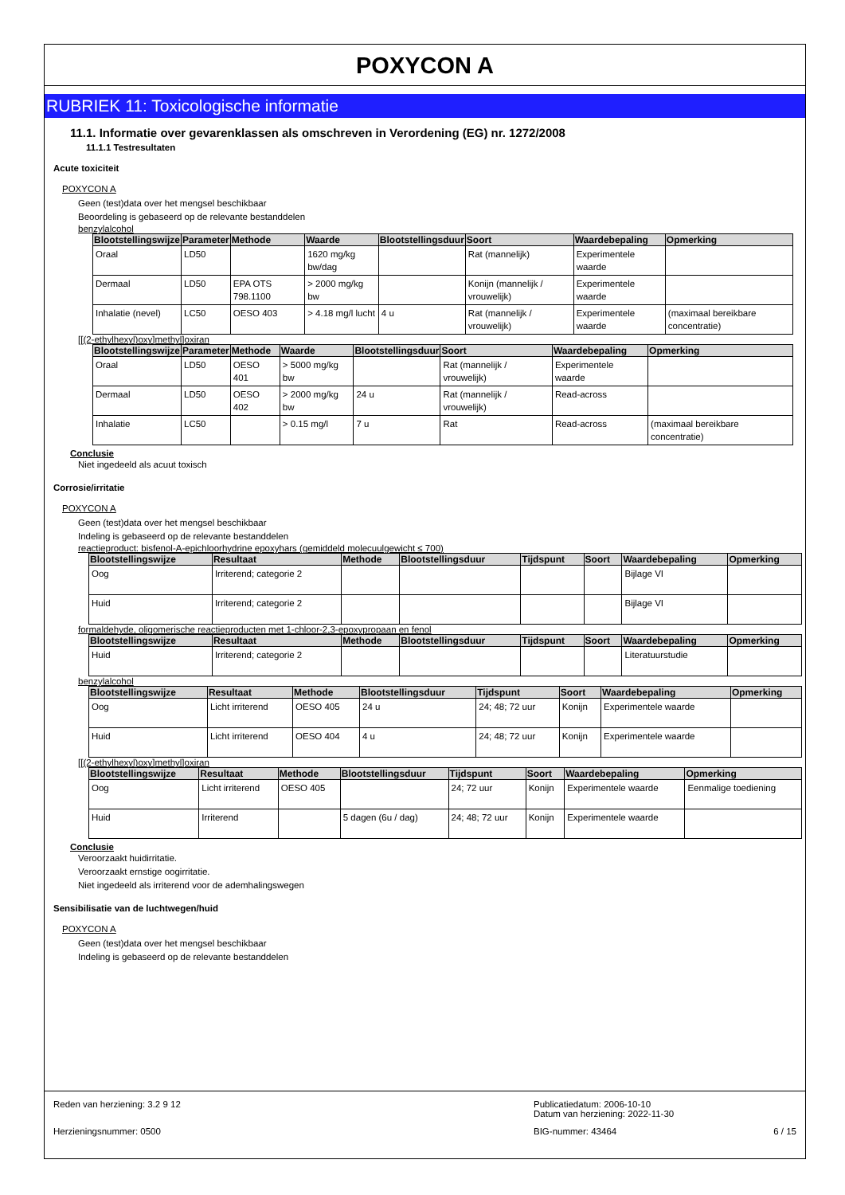POXYCON A
RUBRIEK 11: Toxicologische informatie
11.1. Informatie over gevarenklassen als omschreven in Verordening (EG) nr. 1272/2008
11.1.1 Testresultaten
Acute toxiciteit
POXYCON A
Geen (test)data over het mengsel beschikbaar
Beoordeling is gebaseerd op de relevante bestanddelen
benzylalcohol
| Blootstellingswijze | Parameter | Methode | Waarde | Blootstellingsduur | Soort | Waardebepaling | Opmerking |
| --- | --- | --- | --- | --- | --- | --- | --- |
| Oraal | LD50 | | 1620 mg/kg bw/dag | | Rat (mannelijk) | Experimentele waarde | |
| Dermaal | LD50 | EPA OTS 798.1100 | > 2000 mg/kg bw | | Konijn (mannelijk / vrouwelijk) | Experimentele waarde | |
| Inhalatie (nevel) | LC50 | OESO 403 | > 4.18 mg/l lucht | 4 u | Rat (mannelijk / vrouwelijk) | Experimentele waarde | (maximaal bereikbare concentratie) |
[[(2-ethylhexyl)oxy]methyl]oxiran
| Blootstellingswijze | Parameter | Methode | Waarde | Blootstellingsduur | Soort | Waardebepaling | Opmerking |
| --- | --- | --- | --- | --- | --- | --- | --- |
| Oraal | LD50 | OESO 401 | > 5000 mg/kg bw | | Rat (mannelijk / vrouwelijk) | Experimentele waarde | |
| Dermaal | LD50 | OESO 402 | > 2000 mg/kg bw | 24 u | Rat (mannelijk / vrouwelijk) | Read-across | |
| Inhalatie | LC50 | | > 0.15 mg/l | 7 u | Rat | Read-across | (maximaal bereikbare concentratie) |
Conclusie
Niet ingedeeld als acuut toxisch
Corrosie/irritatie
POXYCON A
Geen (test)data over het mengsel beschikbaar
Indeling is gebaseerd op de relevante bestanddelen
reactieproduct: bisfenol-A-epichloorhydrine epoxyhars (gemiddeld molecuulgewicht ≤ 700)
| Blootstellingswijze | Resultaat | Methode | Blootstellingsduur | Tijdspunt | Soort | Waardebepaling | Opmerking |
| --- | --- | --- | --- | --- | --- | --- | --- |
| Oog | Irriterend; categorie 2 | | | | | Bijlage VI | |
| Huid | Irriterend; categorie 2 | | | | | Bijlage VI | |
formaldehyde, oligomerische reactieproducten met 1-chloor-2,3-epoxypropaan en fenol
| Blootstellingswijze | Resultaat | Methode | Blootstellingsduur | Tijdspunt | Soort | Waardebepaling | Opmerking |
| --- | --- | --- | --- | --- | --- | --- | --- |
| Huid | Irriterend; categorie 2 | | | | | Literatuurstudie | |
benzylalcohol
| Blootstellingswijze | Resultaat | Methode | Blootstellingsduur | Tijdspunt | Soort | Waardebepaling | Opmerking |
| --- | --- | --- | --- | --- | --- | --- | --- |
| Oog | Licht irriterend | OESO 405 | 24 u | 24; 48; 72 uur | Konijn | Experimentele waarde | |
| Huid | Licht irriterend | OESO 404 | 4 u | 24; 48; 72 uur | Konijn | Experimentele waarde | |
[[(2-ethylhexyl)oxy]methyl]oxiran
| Blootstellingswijze | Resultaat | Methode | Blootstellingsduur | Tijdspunt | Soort | Waardebepaling | Opmerking |
| --- | --- | --- | --- | --- | --- | --- | --- |
| Oog | Licht irriterend | OESO 405 | | 24; 72 uur | Konijn | Experimentele waarde | Eenmalige toediening |
| Huid | Irriterend | | 5 dagen (6u / dag) | 24; 48; 72 uur | Konijn | Experimentele waarde | |
Conclusie
Veroorzaakt huidirritatie.
Veroorzaakt ernstige oogirritatie.
Niet ingedeeld als irriterend voor de ademhalingswegen
Sensibilisatie van de luchtwegen/huid
POXYCON A
Geen (test)data over het mengsel beschikbaar
Indeling is gebaseerd op de relevante bestanddelen
Reden van herziening: 3.2 9 12 Publicatiedatum: 2006-10-10
Datum van herziening: 2022-11-30
Herzieningsnummer: 0500 BIG-nummer: 43464 6 / 15